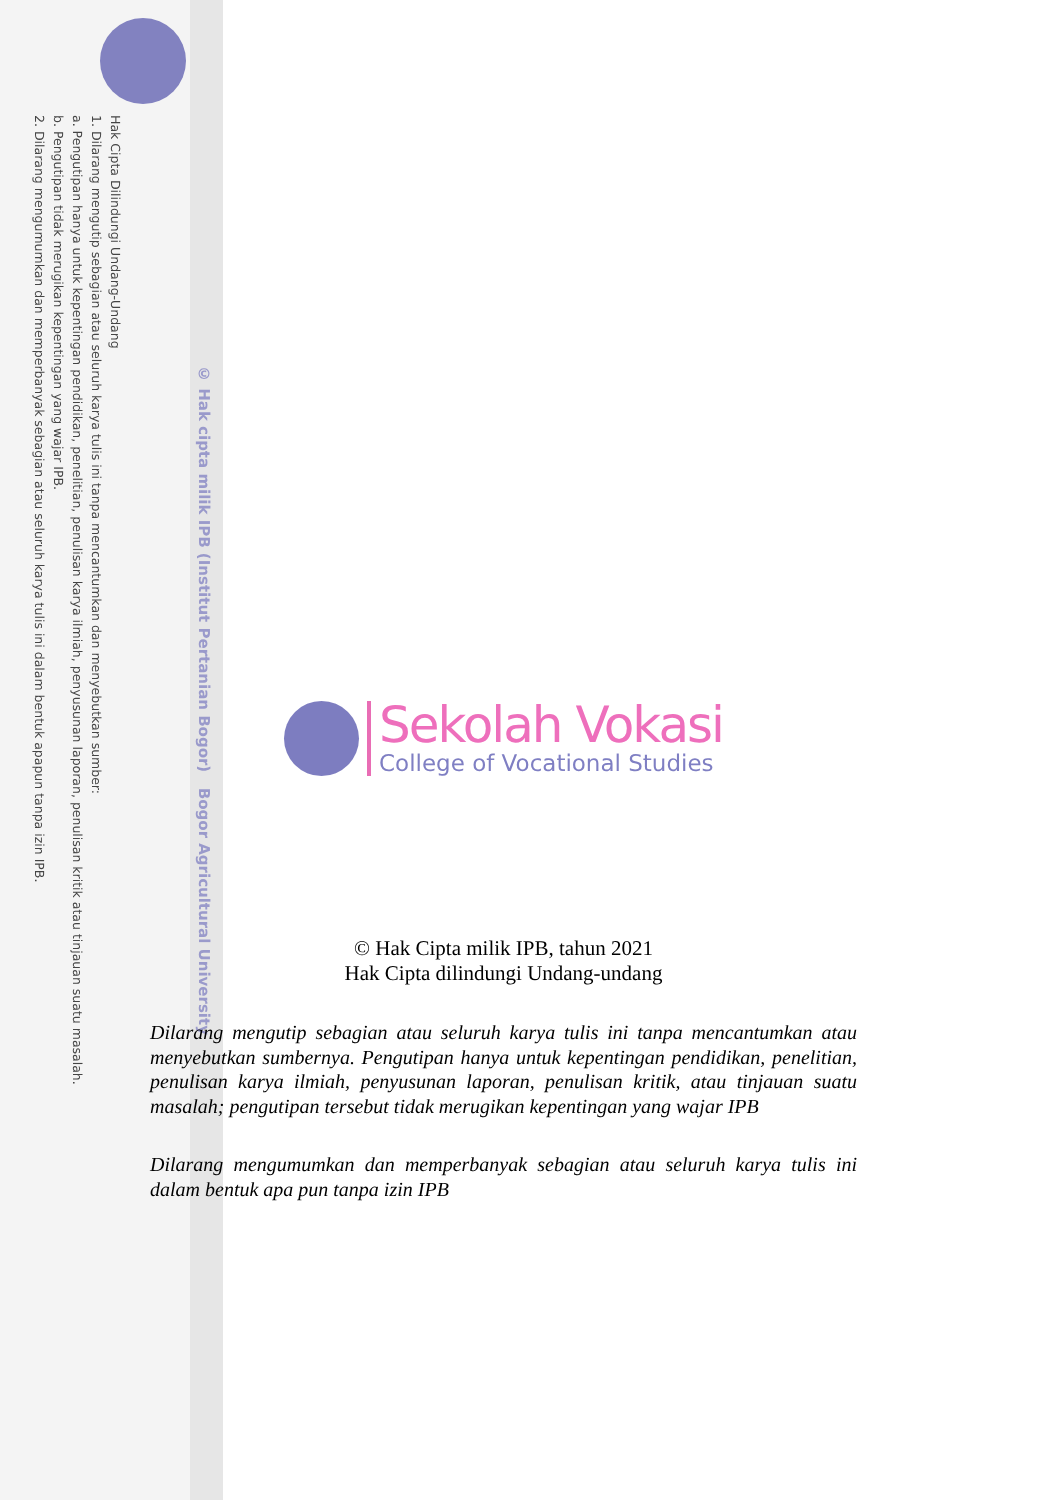Hak Cipta Dilindungi Undang-Undang
1. Dilarang mengutip sebagian atau seluruh karya tulis ini tanpa mencantumkan dan menyebutkan sumber:
a. Pengutipan hanya untuk kepentingan pendidikan, penelitian, penulisan karya ilmiah, penyusunan laporan, penulisan kritik atau tinjauan suatu masalah.
b. Pengutipan tidak merugikan kepentingan yang wajar IPB.
2. Dilarang mengumumkan dan memperbanyak sebagian atau seluruh karya tulis ini dalam bentuk apapun tanpa izin IPB.
© Hak cipta milik IPB (Institut Pertanian Bogor) Bogor Agricultural University
Sekolah Vokasi
College of Vocational Studies
© Hak Cipta milik IPB, tahun 2021
Hak Cipta dilindungi Undang-undang
Dilarang mengutip sebagian atau seluruh karya tulis ini tanpa mencantumkan atau menyebutkan sumbernya. Pengutipan hanya untuk kepentingan pendidikan, penelitian, penulisan karya ilmiah, penyusunan laporan, penulisan kritik, atau tinjauan suatu masalah; pengutipan tersebut tidak merugikan kepentingan yang wajar IPB
Dilarang mengumumkan dan memperbanyak sebagian atau seluruh karya tulis ini dalam bentuk apa pun tanpa izin IPB